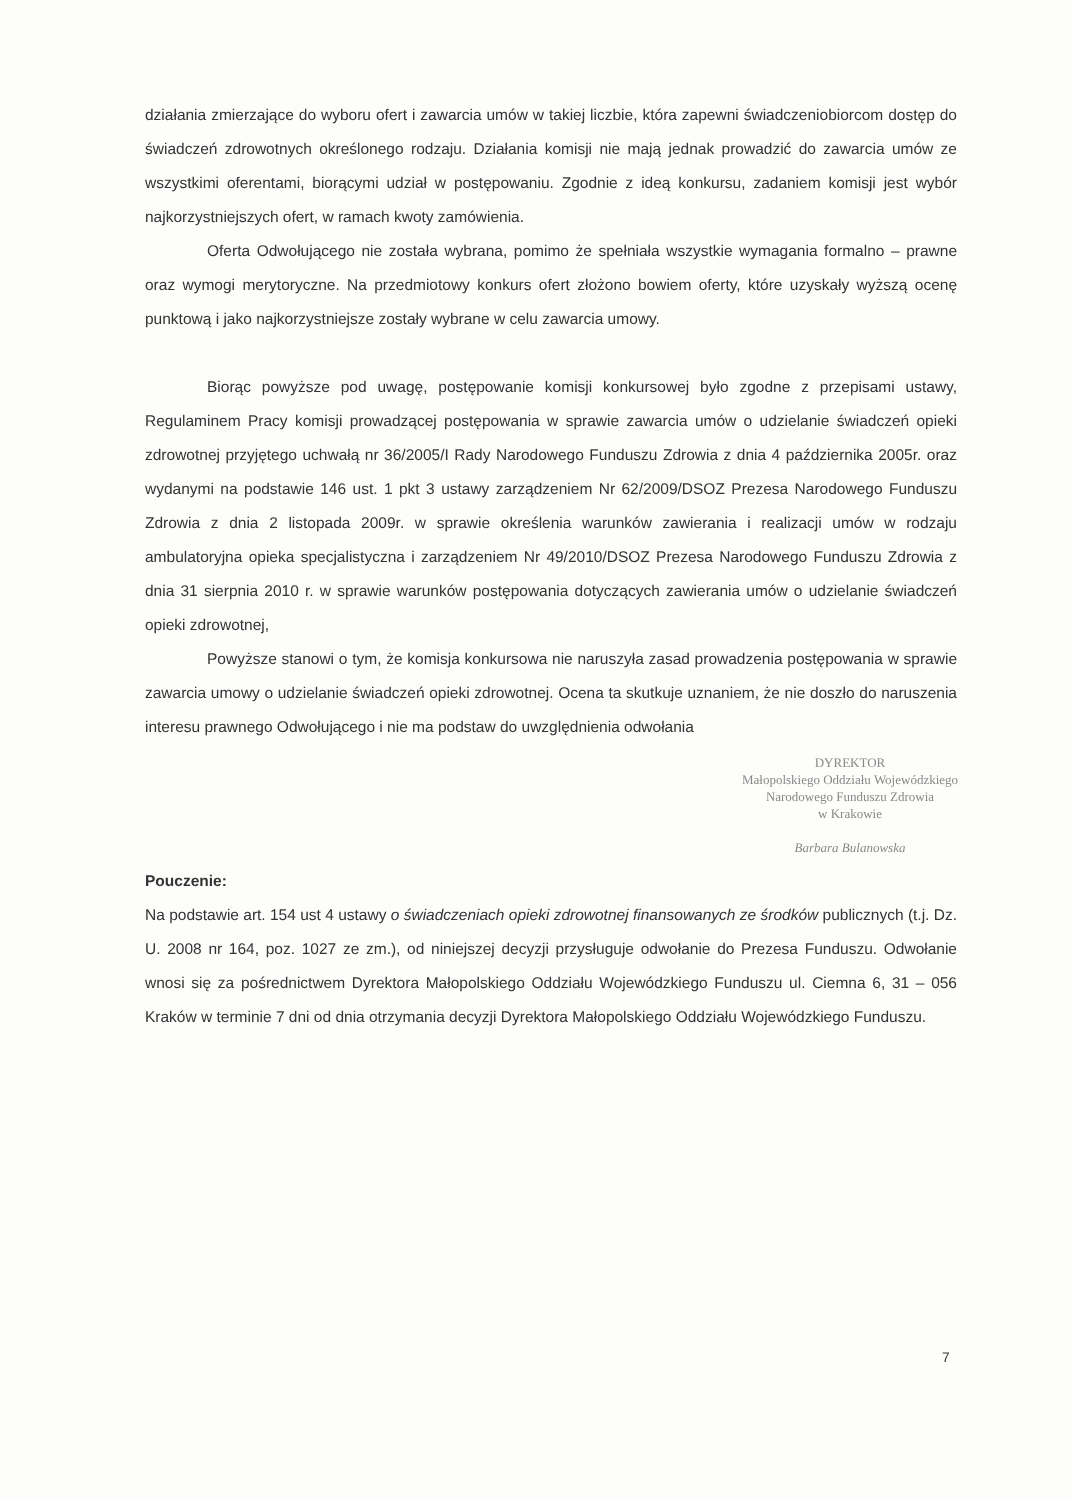działania zmierzające do wyboru ofert i zawarcia umów w takiej liczbie, która zapewni świadczeniobiorcom dostęp do świadczeń zdrowotnych określonego rodzaju. Działania komisji nie mają jednak prowadzić do zawarcia umów ze wszystkimi oferentami, biorącymi udział w postępowaniu. Zgodnie z ideą konkursu, zadaniem komisji jest wybór najkorzystniejszych ofert, w ramach kwoty zamówienia.
Oferta Odwołującego nie została wybrana, pomimo że spełniała wszystkie wymagania formalno – prawne oraz wymogi merytoryczne. Na przedmiotowy konkurs ofert złożono bowiem oferty, które uzyskały wyższą ocenę punktową i jako najkorzystniejsze zostały wybrane w celu zawarcia umowy.
Biorąc powyższe pod uwagę, postępowanie komisji konkursowej było zgodne z przepisami ustawy, Regulaminem Pracy komisji prowadzącej postępowania w sprawie zawarcia umów o udzielanie świadczeń opieki zdrowotnej przyjętego uchwałą nr 36/2005/I Rady Narodowego Funduszu Zdrowia z dnia 4 października 2005r. oraz wydanymi na podstawie 146 ust. 1 pkt 3 ustawy zarządzeniem Nr 62/2009/DSOZ Prezesa Narodowego Funduszu Zdrowia z dnia 2 listopada 2009r. w sprawie określenia warunków zawierania i realizacji umów w rodzaju ambulatoryjna opieka specjalistyczna i zarządzeniem Nr 49/2010/DSOZ Prezesa Narodowego Funduszu Zdrowia z dnia 31 sierpnia 2010 r. w sprawie warunków postępowania dotyczących zawierania umów o udzielanie świadczeń opieki zdrowotnej,
Powyższe stanowi o tym, że komisja konkursowa nie naruszyła zasad prowadzenia postępowania w sprawie zawarcia umowy o udzielanie świadczeń opieki zdrowotnej. Ocena ta skutkuje uznaniem, że nie doszło do naruszenia interesu prawnego Odwołującego i nie ma podstaw do uwzględnienia odwołania
DYREKTOR
Małopolskiego Oddziału Wojewódzkiego
Narodowego Funduszu Zdrowia
w Krakowie
Barbara Bulanowska
Pouczenie:
Na podstawie art. 154 ust 4 ustawy o świadczeniach opieki zdrowotnej finansowanych ze środków publicznych (t.j. Dz. U. 2008 nr 164, poz. 1027 ze zm.), od niniejszej decyzji przysługuje odwołanie do Prezesa Funduszu. Odwołanie wnosi się za pośrednictwem Dyrektora Małopolskiego Oddziału Wojewódzkiego Funduszu ul. Ciemna 6, 31 – 056 Kraków w terminie 7 dni od dnia otrzymania decyzji Dyrektora Małopolskiego Oddziału Wojewódzkiego Funduszu.
7